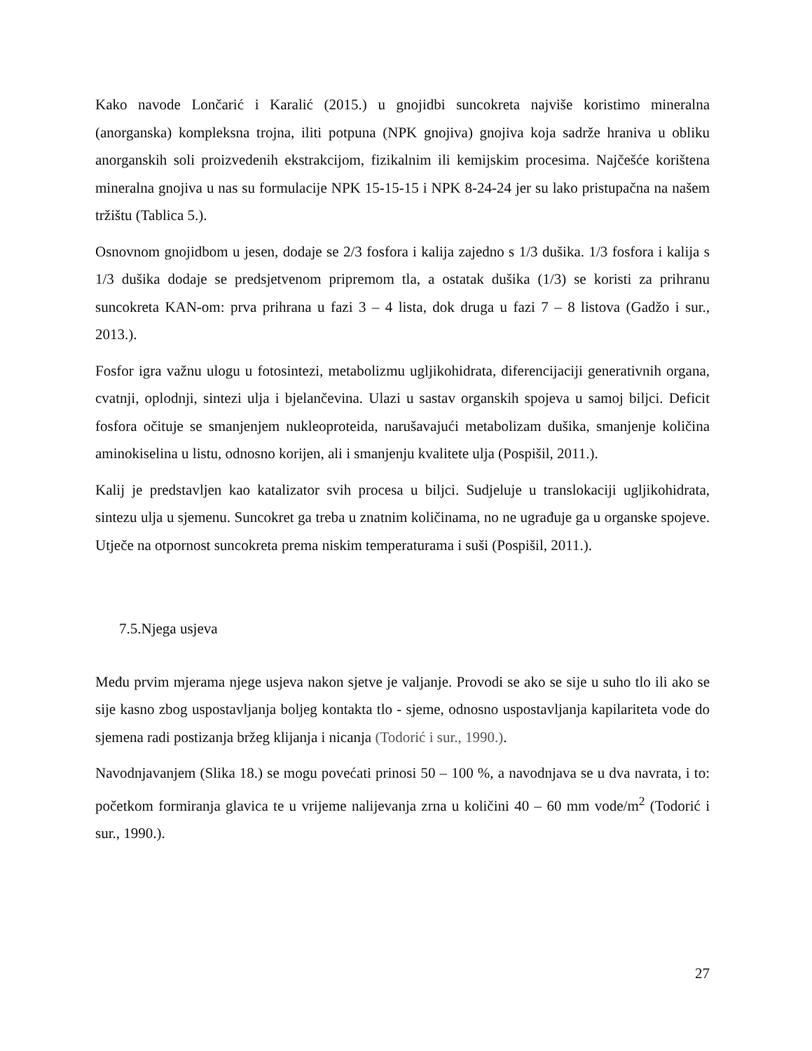Kako navode Lončarić i Karalić (2015.) u gnojidbi suncokreta najviše koristimo mineralna (anorganska) kompleksna trojna, iliti potpuna (NPK gnojiva) gnojiva koja sadrže hraniva u obliku anorganskih soli proizvedenih ekstrakcijom, fizikalnim ili kemijskim procesima. Najčešće korištena mineralna gnojiva u nas su formulacije NPK 15-15-15 i NPK 8-24-24 jer su lako pristupačna na našem tržištu (Tablica 5.).
Osnovnom gnojidbom u jesen, dodaje se 2/3 fosfora i kalija zajedno s 1/3 dušika. 1/3 fosfora i kalija s 1/3 dušika dodaje se predsjetvenom pripremom tla, a ostatak dušika (1/3) se koristi za prihranu suncokreta KAN-om: prva prihrana u fazi 3 – 4 lista, dok druga u fazi 7 – 8 listova (Gadžo i sur., 2013.).
Fosfor igra važnu ulogu u fotosintezi, metabolizmu ugljikohidrata, diferencijaciji generativnih organa, cvatnji, oplodnji, sintezi ulja i bjelančevina. Ulazi u sastav organskih spojeva u samoj biljci. Deficit fosfora očituje se smanjenjem nukleoproteida, narušavajući metabolizam dušika, smanjenje količina aminokiselina u listu, odnosno korijen, ali i smanjenju kvalitete ulja (Pospišil, 2011.).
Kalij je predstavljen kao katalizator svih procesa u biljci. Sudjeluje u translokaciji ugljikohidrata, sintezu ulja u sjemenu. Suncokret ga treba u znatnim količinama, no ne ugrađuje ga u organske spojeve. Utječe na otpornost suncokreta prema niskim temperaturama i suši (Pospišil, 2011.).
7.5.Njega usjeva
Među prvim mjerama njege usjeva nakon sjetve je valjanje. Provodi se ako se sije u suho tlo ili ako se sije kasno zbog uspostavljanja boljeg kontakta tlo - sjeme, odnosno uspostavljanja kapilariteta vode do sjemena radi postizanja bržeg klijanja i nicanja (Todorić i sur., 1990.).
Navodnjavanjem (Slika 18.) se mogu povećati prinosi 50 – 100 %, a navodnjava se u dva navrata, i to: početkom formiranja glavica te u vrijeme nalijevanja zrna u količini 40 – 60 mm vode/m<sup>2</sup> (Todorić i sur., 1990.).
27